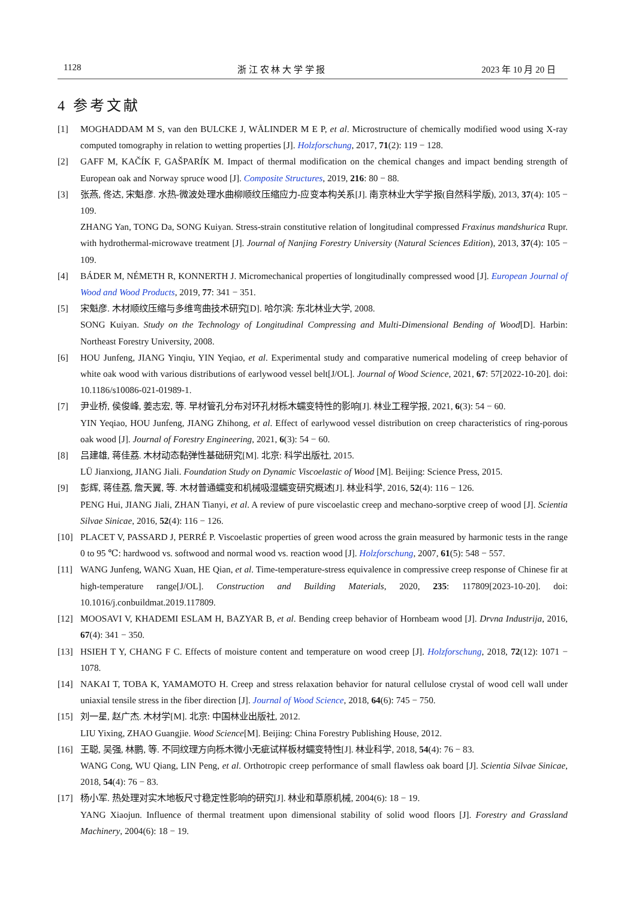1128 浙 江 农 林 大 学 学 报 2023 年 10 月 20 日
4 参考文献
[1] MOGHADDAM M S, van den BULCKE J, WÅLINDER M E P, et al. Microstructure of chemically modified wood using X-ray computed tomography in relation to wetting properties [J]. Holzforschung, 2017, 71(2): 119 − 128.
[2] GAFF M, KAČÍK F, GAŠPARÍK M. Impact of thermal modification on the chemical changes and impact bending strength of European oak and Norway spruce wood [J]. Composite Structures, 2019, 216: 80 − 88.
[3] 张燕, 佟达, 宋魁彦. 水热-微波处理水曲柳顺纹压缩应力-应变本构关系[J]. 南京林业大学学报(自然科学版), 2013, 37(4): 105 − 109.
ZHANG Yan, TONG Da, SONG Kuiyan. Stress-strain constitutive relation of longitudinal compressed Fraxinus mandshurica Rupr. with hydrothermal-microwave treatment [J]. Journal of Nanjing Forestry University (Natural Sciences Edition), 2013, 37(4): 105 − 109.
[4] BÁDER M, NÉMETH R, KONNERTH J. Micromechanical properties of longitudinally compressed wood [J]. European Journal of Wood and Wood Products, 2019, 77: 341 − 351.
[5] 宋魁彦. 木材顺纹压缩与多维弯曲技术研究[D]. 哈尔滨: 东北林业大学, 2008.
SONG Kuiyan. Study on the Technology of Longitudinal Compressing and Multi-Dimensional Bending of Wood[D]. Harbin: Northeast Forestry University, 2008.
[6] HOU Junfeng, JIANG Yinqiu, YIN Yeqiao, et al. Experimental study and comparative numerical modeling of creep behavior of white oak wood with various distributions of earlywood vessel belt[J/OL]. Journal of Wood Science, 2021, 67: 57[2022-10-20]. doi: 10.1186/s10086-021-01989-1.
[7] 尹业桥, 侯俊峰, 姜志宏, 等. 早材管孔分布对环孔材栎木蠕变特性的影响[J]. 林业工程学报, 2021, 6(3): 54 − 60.
YIN Yeqiao, HOU Junfeng, JIANG Zhihong, et al. Effect of earlywood vessel distribution on creep characteristics of ring-porous oak wood [J]. Journal of Forestry Engineering, 2021, 6(3): 54 − 60.
[8] 吕建雄, 蒋佳荔. 木材动态黏弹性基础研究[M]. 北京: 科学出版社, 2015.
LÜ Jianxiong, JIANG Jiali. Foundation Study on Dynamic Viscoelastic of Wood [M]. Beijing: Science Press, 2015.
[9] 彭辉, 蒋佳荔, 詹天翼, 等. 木材普通蠕变和机械吸湿蠕变研究概述[J]. 林业科学, 2016, 52(4): 116 − 126.
PENG Hui, JIANG Jiali, ZHAN Tianyi, et al. A review of pure viscoelastic creep and mechano-sorptive creep of wood [J]. Scientia Silvae Sinicae, 2016, 52(4): 116 − 126.
[10] PLACET V, PASSARD J, PERRÉ P. Viscoelastic properties of green wood across the grain measured by harmonic tests in the range 0 to 95 ℃: hardwood vs. softwood and normal wood vs. reaction wood [J]. Holzforschung, 2007, 61(5): 548 − 557.
[11] WANG Junfeng, WANG Xuan, HE Qian, et al. Time-temperature-stress equivalence in compressive creep response of Chinese fir at high-temperature range[J/OL]. Construction and Building Materials, 2020, 235: 117809[2023-10-20]. doi: 10.1016/j.conbuildmat.2019.117809.
[12] MOOSAVI V, KHADEMI ESLAM H, BAZYAR B, et al. Bending creep behavior of Hornbeam wood [J]. Drvna Industrija, 2016, 67(4): 341 − 350.
[13] HSIEH T Y, CHANG F C. Effects of moisture content and temperature on wood creep [J]. Holzforschung, 2018, 72(12): 1071 − 1078.
[14] NAKAI T, TOBA K, YAMAMOTO H. Creep and stress relaxation behavior for natural cellulose crystal of wood cell wall under uniaxial tensile stress in the fiber direction [J]. Journal of Wood Science, 2018, 64(6): 745 − 750.
[15] 刘一星, 赵广杰. 木材学[M]. 北京: 中国林业出版社, 2012.
LIU Yixing, ZHAO Guangjie. Wood Science[M]. Beijing: China Forestry Publishing House, 2012.
[16] 王聪, 吴强, 林鹏, 等. 不同纹理方向栎木微小无疵试样板材蠕变特性[J]. 林业科学, 2018, 54(4): 76 − 83.
WANG Cong, WU Qiang, LIN Peng, et al. Orthotropic creep performance of small flawless oak board [J]. Scientia Silvae Sinicae, 2018, 54(4): 76 − 83.
[17] 杨小军. 热处理对实木地板尺寸稳定性影响的研究[J]. 林业和草原机械, 2004(6): 18 − 19.
YANG Xiaojun. Influence of thermal treatment upon dimensional stability of solid wood floors [J]. Forestry and Grassland Machinery, 2004(6): 18 − 19.